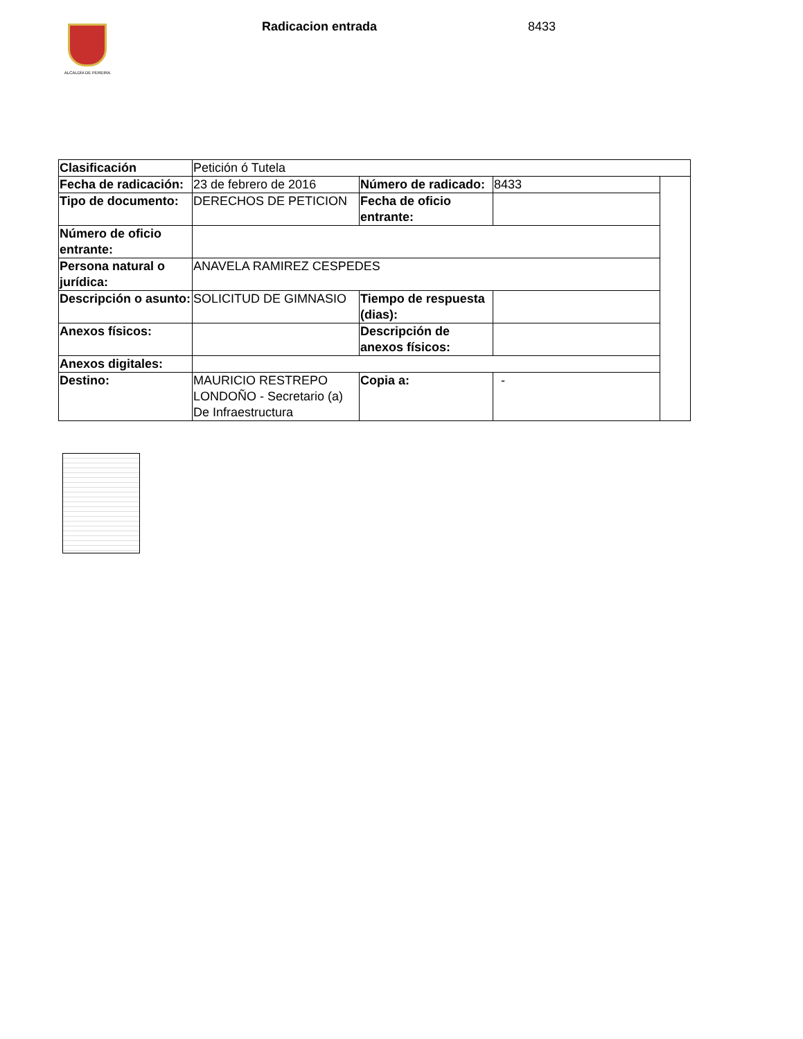ALCALDÍA DE PEREIRA Radicacion entrada 8433
| Clasificación | Petición ó Tutela | | | |
| Fecha de radicación: | 23 de febrero de 2016 | Número de radicado: | 8433 | |
| Tipo de documento: | DERECHOS DE PETICION | Fecha de oficio entrante: | | |
| Número de oficio entrante: | | | | |
| Persona natural o jurídica: | ANAVELA RAMIREZ CESPEDES | | | |
| Descripción o asunto: | SOLICITUD DE GIMNASIO | Tiempo de respuesta (dias): | | |
| Anexos físicos: | | Descripción de anexos físicos: | | |
| Anexos digitales: | | | | |
| Destino: | MAURICIO RESTREPO LONDOÑO - Secretario (a) De Infraestructura | Copia a: | - | |